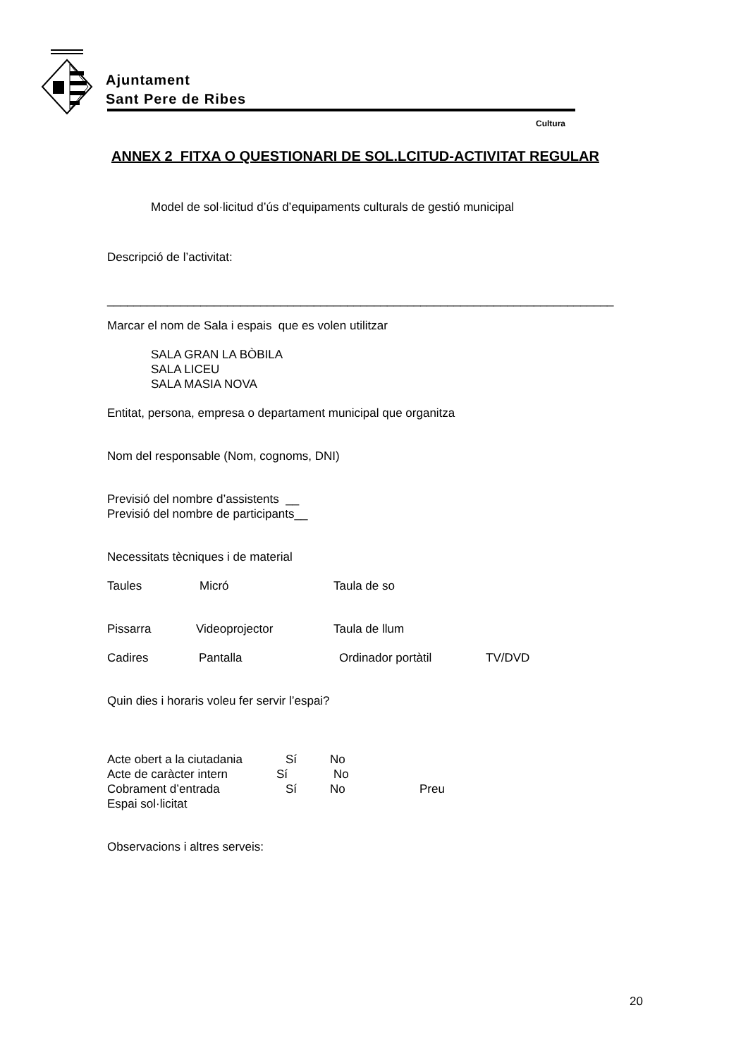Ajuntament
Sant Pere de Ribes
Cultura
ANNEX 2 FITXA O QUESTIONARI DE SOL.LCITUD-ACTIVITAT REGULAR
Model de sol·licitud d’ús d’equipaments culturals de gestió municipal
Descripció de l’activitat:
____________________________________________________________________________
Marcar el nom de Sala i espais que es volen utilitzar
SALA GRAN LA BÒBILA
SALA LICEU
SALA MASIA NOVA
Entitat, persona, empresa o departament municipal que organitza
Nom del responsable (Nom, cognoms, DNI)
Previsió del nombre d’assistents __
Previsió del nombre de participants__
Necessitats tècniques i de material
Taules Micró Taula de so
Pissarra Videoprojector Taula de llum
Cadires Pantalla Ordinador portàtil TV/DVD
Quin dies i horaris voleu fer servir l’espai?
Acte obert a la ciutadania Sí No
Acte de caràcter intern Sí No
Cobrament d’entrada Sí No Preu
Espai sol·licitat
Observacions i altres serveis:
20